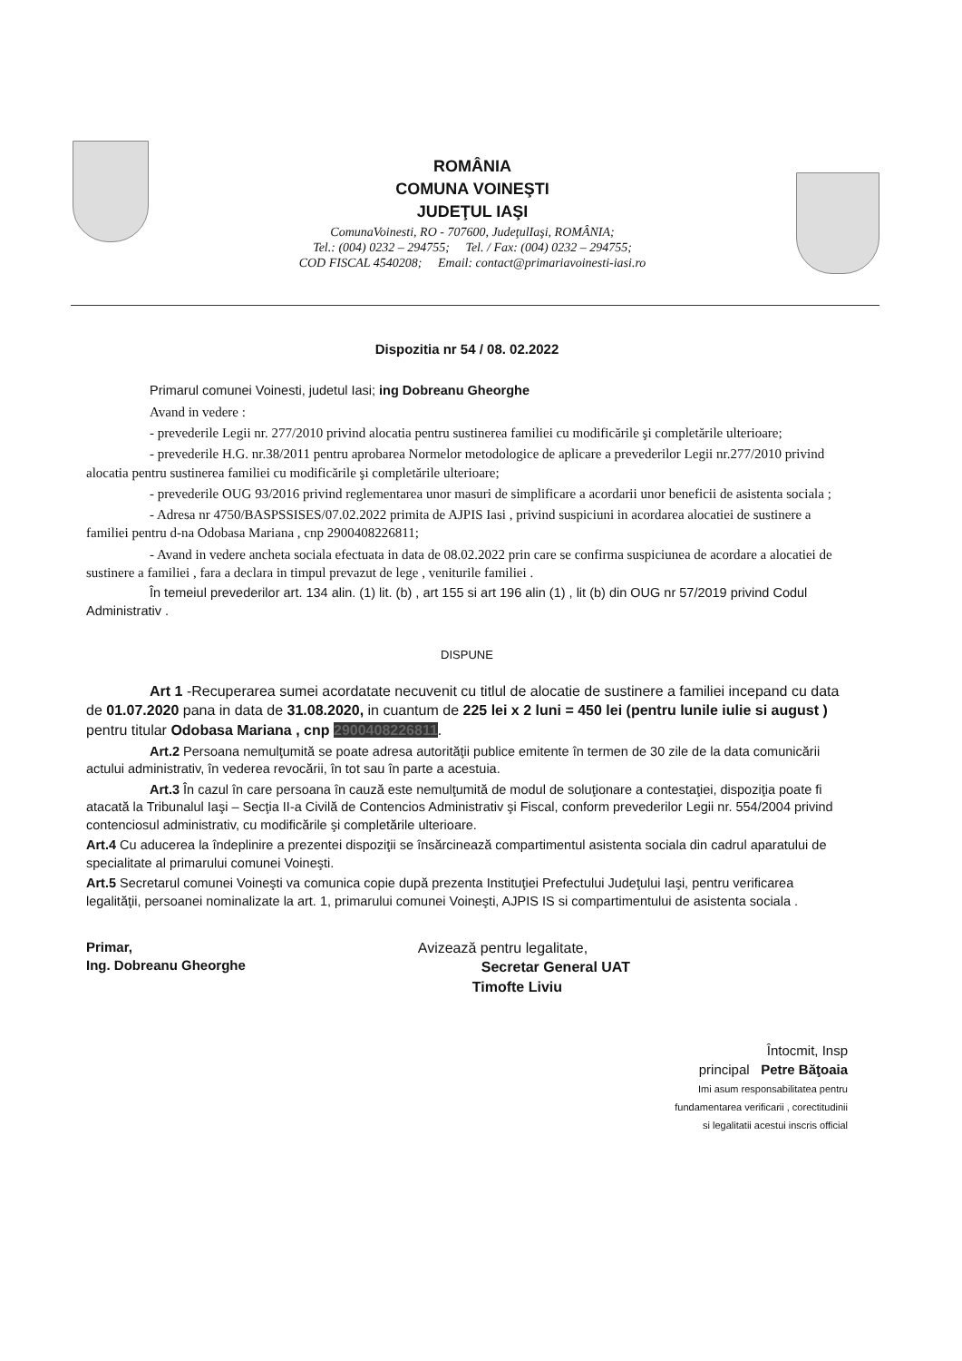ROMÂNIA
COMUNA VOINEŞTI
JUDEŢUL IAŞI
ComunaVoinesti, RO - 707600, JudeţulIaşi, ROMÂNIA;
Tel.: (004) 0232 – 294755; Tel. / Fax: (004) 0232 – 294755;
COD FISCAL 4540208; Email: contact@primariavoinesti-iasi.ro
Dispozitia nr 54 / 08. 02.2022
Primarul comunei Voinesti, judetul Iasi; ing Dobreanu Gheorghe
Avand in vedere :
- prevederile Legii nr. 277/2010 privind alocatia pentru sustinerea familiei cu modificările şi completările ulterioare;
- prevederile H.G. nr.38/2011 pentru aprobarea Normelor metodologice de aplicare a prevederilor Legii nr.277/2010 privind alocatia pentru sustinerea familiei cu modificările şi completările ulterioare;
- prevederile OUG 93/2016 privind reglementarea unor masuri de simplificare a acordarii unor beneficii de asistenta sociala ;
- Adresa nr 4750/BASPSSISES/07.02.2022 primita de AJPIS Iasi , privind suspiciuni in acordarea alocatiei de sustinere a familiei pentru d-na Odobasa Mariana , cnp 2900408226811;
- Avand in vedere ancheta sociala efectuata in data de 08.02.2022 prin care se confirma suspiciunea de acordare a alocatiei de sustinere a familiei , fara a declara in timpul prevazut de lege , veniturile familiei .
În temeiul prevederilor art. 134 alin. (1) lit. (b) , art 155 si art 196 alin (1) , lit (b) din OUG nr 57/2019 privind Codul Administrativ .
DISPUNE
Art 1 -Recuperarea sumei acordatate necuvenit cu titlul de alocatie de sustinere a familiei incepand cu data de 01.07.2020 pana in data de 31.08.2020, in cuantum de 225 lei x 2 luni = 450 lei (pentru lunile iulie si august ) pentru titular Odobasa Mariana , cnp 2900408226811.
Art.2 Persoana nemulţumită se poate adresa autorităţii publice emitente în termen de 30 zile de la data comunicării actului administrativ, în vederea revocării, în tot sau în parte a acestuia.
Art.3 În cazul în care persoana în cauză este nemulţumită de modul de soluţionare a contestaţiei, dispoziţia poate fi atacată la Tribunalul Iaşi – Secţia II-a Civilă de Contencios Administrativ şi Fiscal, conform prevederilor Legii nr. 554/2004 privind contenciosul administrativ, cu modificările şi completările ulterioare.
Art.4 Cu aducerea la îndeplinire a prezentei dispoziţii se însărcinează compartimentul asistenta sociala din cadrul aparatului de specialitate al primarului comunei Voineşti.
Art.5 Secretarul comunei Voineşti va comunica copie după prezenta Instituţiei Prefectului Judeţului Iaşi, pentru verificarea legalităţii, persoanei nominalizate la art. 1, primarului comunei Voineşti, AJPIS IS si compartimentului de asistenta sociala .
Primar,
Ing. Dobreanu Gheorghe
Avizează pentru legalitate,
Secretar General UAT
Timofte Liviu
Întocmit, Insp
principal Petre Băţoaia
Imi asum responsabilitatea pentru
fundamentarea verificarii , corectitudinii
si legalitatii acestui inscris official